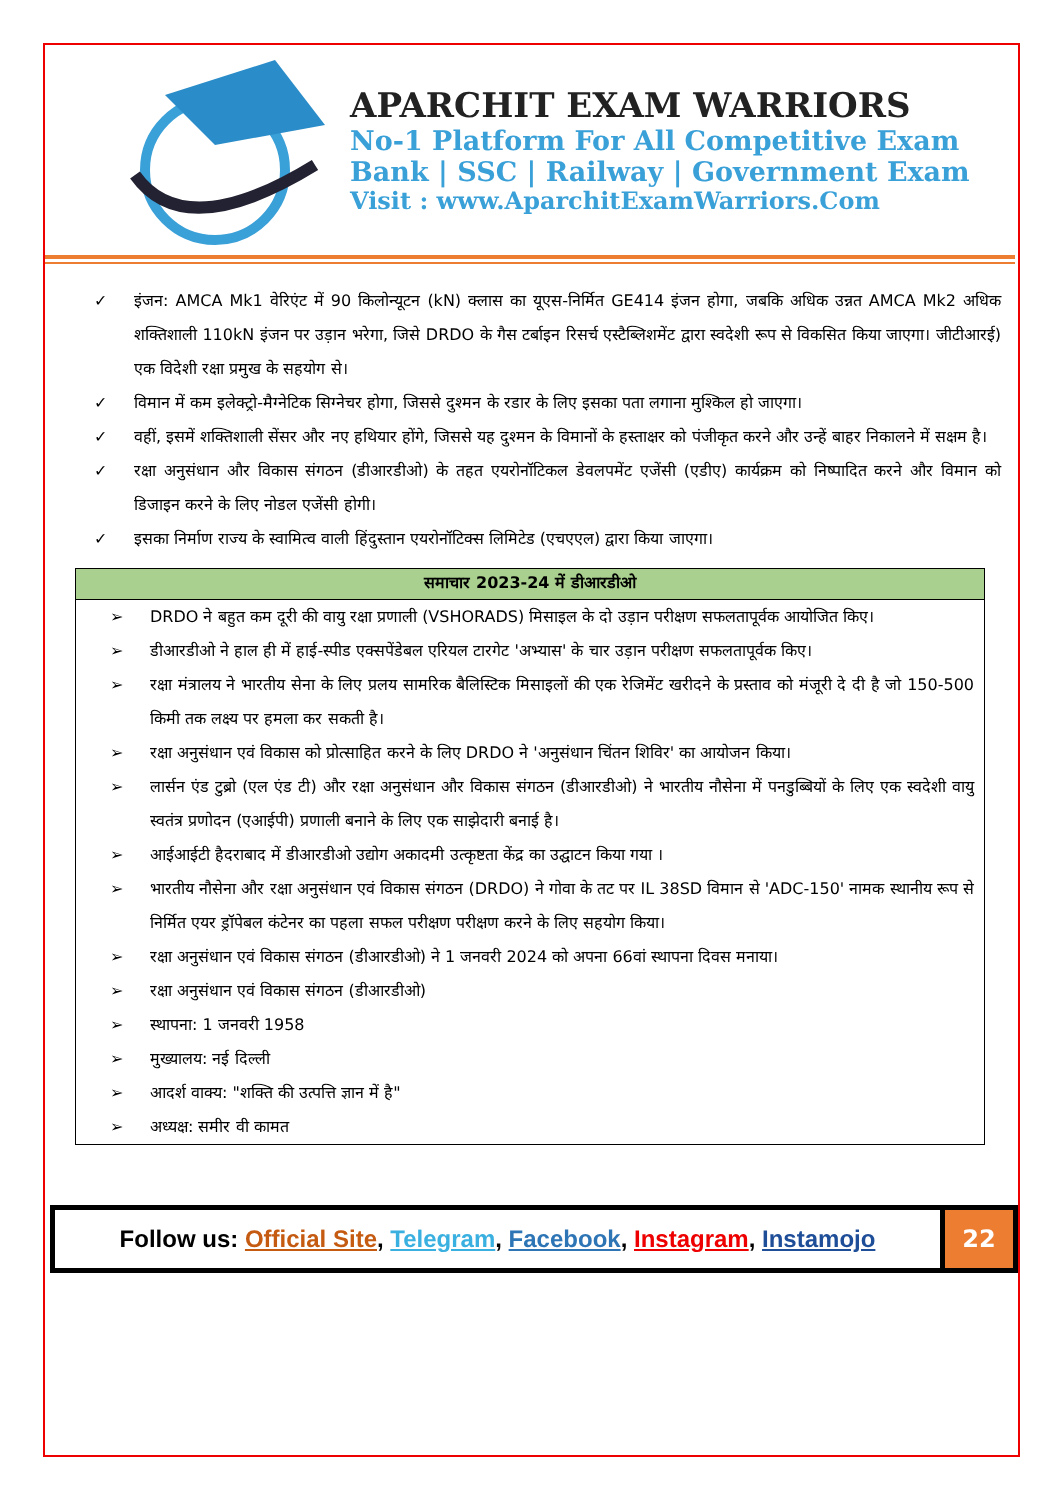APARCHIT EXAM WARRIORS
No-1 Platform For All Competitive Exam
Bank | SSC | Railway | Government Exam
Visit : www.AparchitExamWarriors.Com
✓ इंजन: AMCA Mk1 वेरिएंट में 90 किलोन्यूटन (kN) क्लास का यूएस-निर्मित GE414 इंजन होगा, जबकि अधिक उन्नत AMCA Mk2 अधिक शक्तिशाली 110kN इंजन पर उड़ान भरेगा, जिसे DRDO के गैस टर्बाइन रिसर्च एस्टैब्लिशमेंट द्वारा स्वदेशी रूप से विकसित किया जाएगा। जीटीआरई) एक विदेशी रक्षा प्रमुख के सहयोग से।
✓ विमान में कम इलेक्ट्रो-मैग्नेटिक सिग्नेचर होगा, जिससे दुश्मन के रडार के लिए इसका पता लगाना मुश्किल हो जाएगा।
✓ वहीं, इसमें शक्तिशाली सेंसर और नए हथियार होंगे, जिससे यह दुश्मन के विमानों के हस्ताक्षर को पंजीकृत करने और उन्हें बाहर निकालने में सक्षम है।
✓ रक्षा अनुसंधान और विकास संगठन (डीआरडीओ) के तहत एयरोनॉटिकल डेवलपमेंट एजेंसी (एडीए) कार्यक्रम को निष्पादित करने और विमान को डिजाइन करने के लिए नोडल एजेंसी होगी।
✓ इसका निर्माण राज्य के स्वामित्व वाली हिंदुस्तान एयरोनॉटिक्स लिमिटेड (एचएएल) द्वारा किया जाएगा।
| समाचार 2023-24 में डीआरडीओ |
| --- |
| ➢ DRDO ने बहुत कम दूरी की वायु रक्षा प्रणाली (VSHORADS) मिसाइल के दो उड़ान परीक्षण सफलतापूर्वक आयोजित किए। ➢ डीआरडीओ ने हाल ही में हाई-स्पीड एक्सपेंडेबल एरियल टारगेट 'अभ्यास' के चार उड़ान परीक्षण सफलतापूर्वक किए। ➢ रक्षा मंत्रालय ने भारतीय सेना के लिए प्रलय सामरिक बैलिस्टिक मिसाइलों की एक रेजिमेंट खरीदने के प्रस्ताव को मंजूरी दे दी है जो 150-500 किमी तक लक्ष्य पर हमला कर सकती है। ➢ रक्षा अनुसंधान एवं विकास को प्रोत्साहित करने के लिए DRDO ने 'अनुसंधान चिंतन शिविर' का आयोजन किया। ➢ लार्सन एंड टुब्रो (एल एंड टी) और रक्षा अनुसंधान और विकास संगठन (डीआरडीओ) ने भारतीय नौसेना में पनडुब्बियों के लिए एक स्वदेशी वायु स्वतंत्र प्रणोदन (एआईपी) प्रणाली बनाने के लिए एक साझेदारी बनाई है। ➢ आईआईटी हैदराबाद में डीआरडीओ उद्योग अकादमी उत्कृष्टता केंद्र का उद्घाटन किया गया । ➢ भारतीय नौसेना और रक्षा अनुसंधान एवं विकास संगठन (DRDO) ने गोवा के तट पर IL 38SD विमान से 'ADC-150' नामक स्थानीय रूप से निर्मित एयर ड्रॉपेबल कंटेनर का पहला सफल परीक्षण परीक्षण करने के लिए सहयोग किया। ➢ रक्षा अनुसंधान एवं विकास संगठन (डीआरडीओ) ने 1 जनवरी 2024 को अपना 66वां स्थापना दिवस मनाया। ➢ रक्षा अनुसंधान एवं विकास संगठन (डीआरडीओ) ➢ स्थापना: 1 जनवरी 1958 ➢ मुख्यालय: नई दिल्ली ➢ आदर्श वाक्य: "शक्ति की उत्पत्ति ज्ञान में है" ➢ अध्यक्ष: समीर वी कामत |
Follow us: Official Site, Telegram, Facebook, Instagram, Instamojo
22